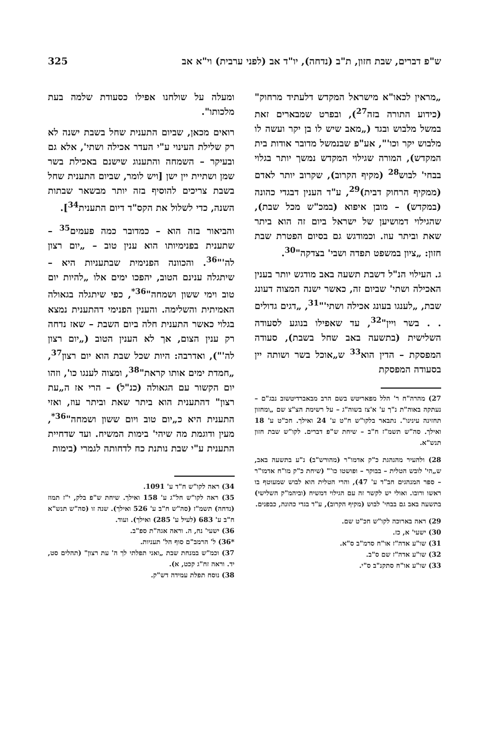ש"פ דברים, שבת חזון, ת"ב (נדחה), יו"ד אב (לפני ערבית) וי"א אב 325
„מראין לכאו"א מישראל המקדש דלעתיד מרחוק" (כידוע התורה בזה<sup>27</sup>), ובפרט שמבארים זאת במשל מלבוש ובגד („מאב שיש לו בן יקר ועשה לו מלבוש יקר וכו'", אע"פ שבנמשל מדובר אודות בית המקדש), המורה שגילוי המקדש נמשך יותר בגלוי בבחי' לבוש<sup>28</sup> (מקיף הקרוב), שקרוב יותר לאדם (ממקיף הרחוק דבית)<sup>29</sup>, ע"ד הענין דבגדי כהונה (במקדש) – מובן איפוא (במכ"ש מכל שבת), שהגילוי דמושיען של ישראל ביום זה הוא ביתר שאת וביתר עוז. וכמודגש גם בסיום הפטרת שבת חזון: „ציון במשפט תפדה ושבי' בצדקה"<sup>30</sup>.
ג. העילוי הנ"ל דשבת תשעה באב מודגש יותר בענין האכילה ושתי' שביום זה, כאשר ישנה המצוה דעונג שבת, „לענגו בעונג אכילה ושתי'"<sup>31</sup>, „דגים גדולים . . בשר ויין"<sup>32</sup>, עד שאפילו בנוגע לסעודה השלישית (בתשעה באב שחל בשבת), סעודה המפסקת – הדין הוא<sup>33</sup> ש„אוכל בשר ושותה יין בסעודה המפסקת
27) מהרה"ח ר' הלל מפאריטש בשם הרב מבאברדיטשוב נבג"ם – נעתקה באוה"ת נ"ך ע' א'צז בשוה"ג – על רשימת הצ"צ שם „ומחזון תחזינה עינינו". נתבאר בלקו"ש ח"ט ע' 24 ואילך. חכ"ט ע' 18 ואילך. סה"ש תשמ"ז ח"ב – שיחת ש"פ דברים. לקו"ש שבת חזון תנש"א.
28) ולהעיר מהנהגת כ"ק אדמו"ר (מהורש"ב) נ"ע בתשעה באב, ש„הי' לובש הטלית – בבוקר – ופושטו כו'" (שיחת כ"ק מו"ח אדמו"ר – ספר המנהגים חב"ד ע' 47), והרי הטלית הוא לבוש שמעוטף בו ראשו ורובו. ואולי יש לקשר זה עם הגילוי דמשיח (וביהמ"ק השלישי) בתשעה באב גם בבחי' לבוש (מקיף הקרוב), ע"ד בגדי כהונה, כבפנים.
29) ראה בארוכה לקו"ש חכ"ט שם.
30) ישעי' א, כז.
31) שו"ע אדה"ז או"ח סרמ"ב ס"א.
32) שו"ע אדה"ז שם ס"ב.
33) שו"ע או"ח סתקנ"ב ס"י.
ומעלה על שולחנו אפילו כסעודת שלמה בעת מלכותו".
רואים מכאן, שביום התענית שחל בשבת ישנה לא רק שלילת העינוי ע"י העדר אכילה ושתי', אלא גם ובעיקר – השמחה והתענוג שישנם באכילת בשר שמן ושתיית יין ישן [ויש לומר, שביום התענית שחל בשבת צריכים להוסיף בזה יותר מבשאר שבתות השנה, כדי לשלול את הקס"ד דיום התענית<sup>34</sup>].
והביאור בזה הוא – כמדובר כמה פעמים<sup>35</sup> – שתענית בפנימיותו הוא ענין טוב – „יום רצון לה'"<sup>36</sup>. והכוונה הפנימית שבתעניות היא – שיתגלה ענינם הטוב, יהפכו ימים אלו „להיות יום טוב וימי ששון ושמחה"<sup>36*</sup>, כפי שיתגלה בגאולה האמיתית והשלימה. והענין הפנימי דהתענית נמצא בגלוי כאשר התענית חלה ביום השבת – שאז נדחה רק ענין הצום, אך לא הענין הטוב („יום רצון לה'"), ואדרבה: היות שכל שבת הוא יום רצון<sup>37</sup>, „חמדת ימים אותו קראת"<sup>38</sup>, ומצוה לענגו כו', וזהו יום הקשור עם הגאולה (כנ"ל) – הרי אז ה„עת רצון" דהתענית הוא ביתר שאת וביתר עוז, ואזי התענית היא כ„יום טוב ויום ששון ושמחה"<sup>36*</sup>, מעין ודוגמת מה שיהי' בימות המשיח. ועד שדחיית התענית ע"י שבת נותנת כח לדחותה לגמרי (בימות
34) ראה לקו"ש ח"ד ע' 1091.
35) ראה לקו"ש חל"ג ע' 158 ואילך. שיחת ש"פ בלק, י"ז תמוז (נדחה) תשמ"ז (סה"ש ח"ב ע' 526 ואילך). שנה זו (סה"ש תנש"א ח"ב ע' 683 (לעיל ע' 285) ואילך). ועוד.
36) ישעי' נח, ה. וראה אגה"ת ספ"ב.
*36) ל' הרמב"ם סוף הל' תעניות.
37) וכמ"ש במנחת שבת „ואני תפלתי לך ה' עת רצון" (תהלים סט, יד. וראה זח"ג קכט, א).
38) נוסח תפלת עמידה דש"ק.